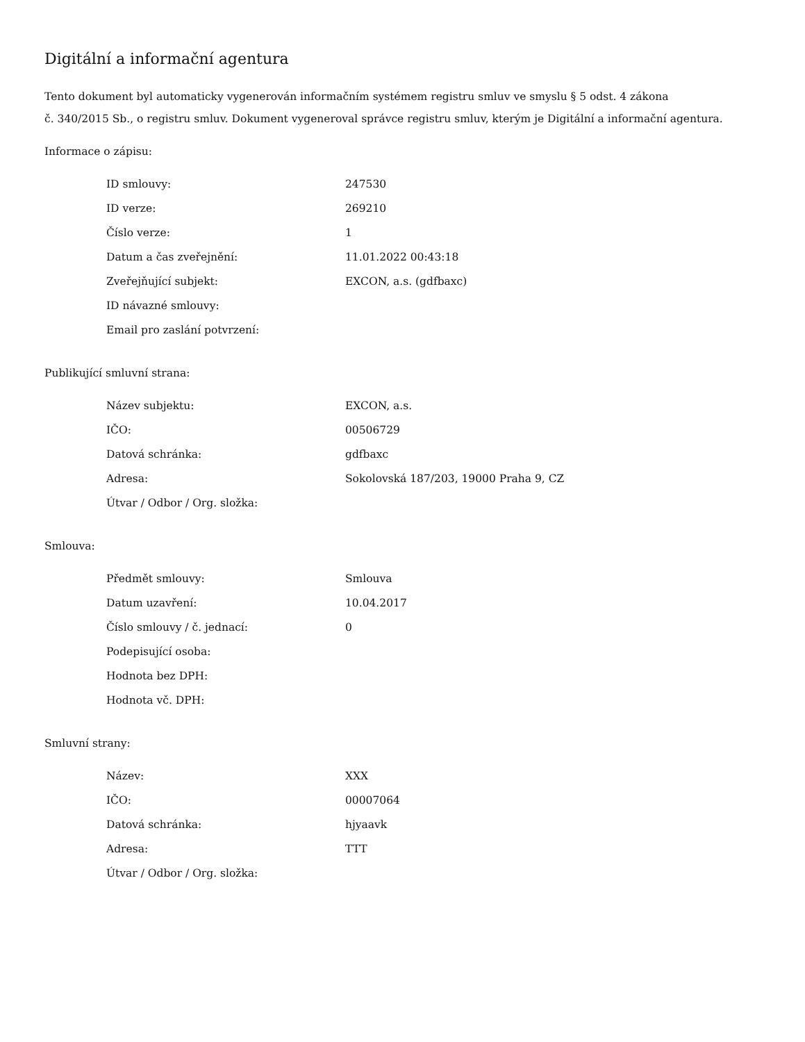Digitální a informační agentura
Tento dokument byl automaticky vygenerován informačním systémem registru smluv ve smyslu § 5 odst. 4 zákona
č. 340/2015 Sb., o registru smluv. Dokument vygeneroval správce registru smluv, kterým je Digitální a informační agentura.
Informace o zápisu:
| ID smlouvy: | 247530 |
| ID verze: | 269210 |
| Číslo verze: | 1 |
| Datum a čas zveřejnění: | 11.01.2022 00:43:18 |
| Zveřejňující subjekt: | EXCON, a.s. (gdfbaxc) |
| ID návazné smlouvy: | |
| Email pro zaslání potvrzení: | |
Publikující smluvní strana:
| Název subjektu: | EXCON, a.s. |
| IČO: | 00506729 |
| Datová schránka: | gdfbaxc |
| Adresa: | Sokolovská 187/203, 19000 Praha 9, CZ |
| Útvar / Odbor / Org. složka: | |
Smlouva:
| Předmět smlouvy: | Smlouva |
| Datum uzavření: | 10.04.2017 |
| Číslo smlouvy / č. jednací: | 0 |
| Podepisující osoba: | |
| Hodnota bez DPH: | |
| Hodnota vč. DPH: | |
Smluvní strany:
| Název: | XXX |
| IČO: | 00007064 |
| Datová schránka: | hjyaavk |
| Adresa: | TTT |
| Útvar / Odbor / Org. složka: | |